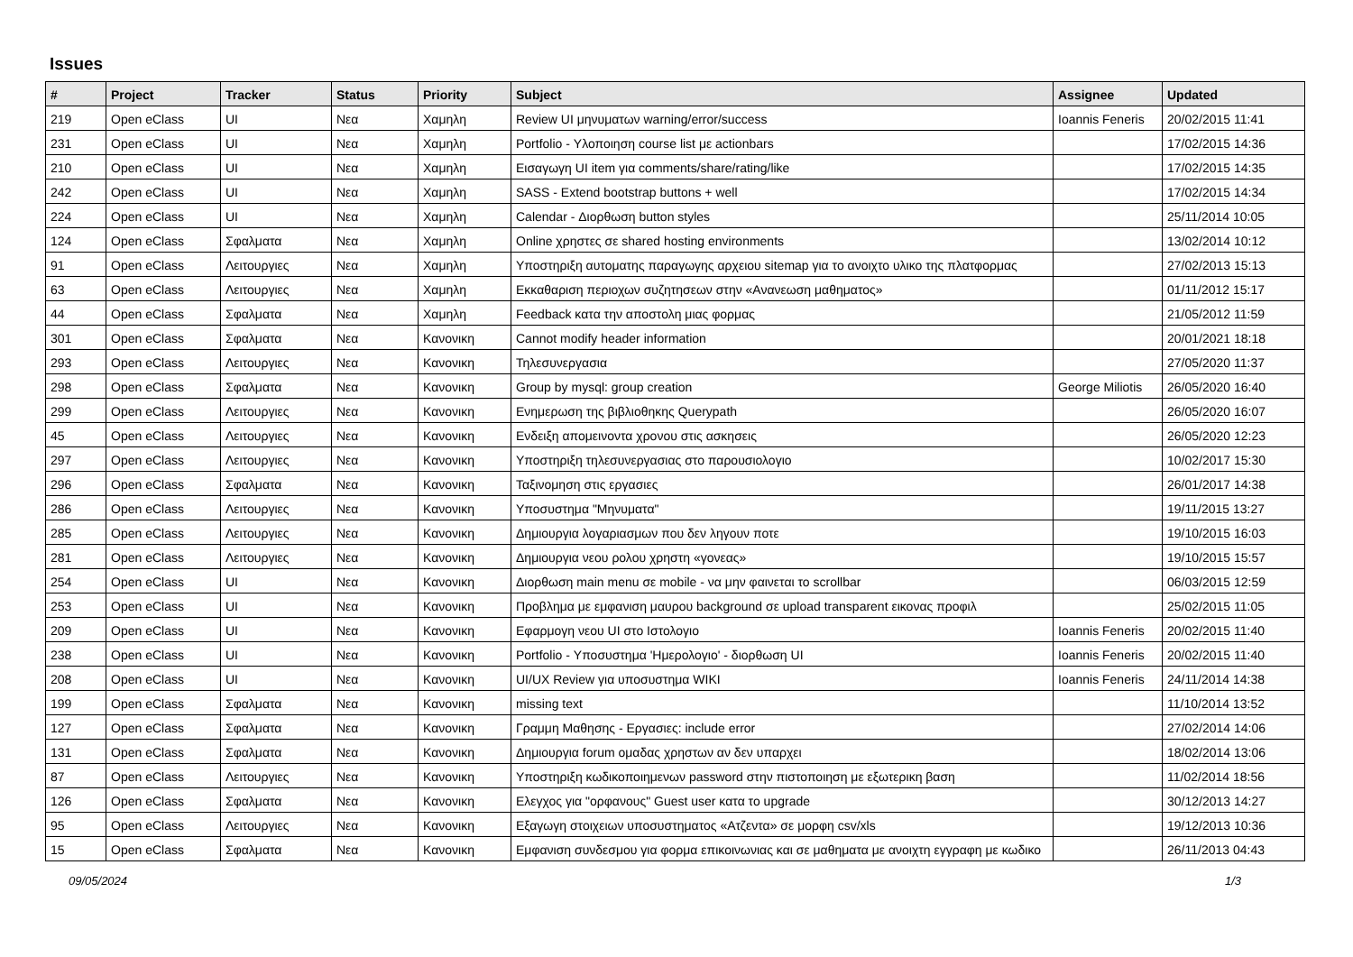Issues
| # | Project | Tracker | Status | Priority | Subject | Assignee | Updated |
| --- | --- | --- | --- | --- | --- | --- | --- |
| 219 | Open eClass | UI | Νεα | Χαμηλη | Review UI μηνυματων warning/error/success | Ioannis Feneris | 20/02/2015 11:41 |
| 231 | Open eClass | UI | Νεα | Χαμηλη | Portfolio - Υλοποιηση course list με actionbars | | 17/02/2015 14:36 |
| 210 | Open eClass | UI | Νεα | Χαμηλη | Εισαγωγη UI item για comments/share/rating/like | | 17/02/2015 14:35 |
| 242 | Open eClass | UI | Νεα | Χαμηλη | SASS - Extend bootstrap buttons + well | | 17/02/2015 14:34 |
| 224 | Open eClass | UI | Νεα | Χαμηλη | Calendar - Διορθωση button styles | | 25/11/2014 10:05 |
| 124 | Open eClass | Σφαλματα | Νεα | Χαμηλη | Online χρηστες σε shared hosting environments | | 13/02/2014 10:12 |
| 91 | Open eClass | Λειτουργιες | Νεα | Χαμηλη | Υποστηριξη αυτοματης παραγωγης αρχειου sitemap για το ανοιχτο υλικο της πλατφορμας | | 27/02/2013 15:13 |
| 63 | Open eClass | Λειτουργιες | Νεα | Χαμηλη | Εκκαθαριση περιοχων συζητησεων στην «Ανανεωση μαθηματος» | | 01/11/2012 15:17 |
| 44 | Open eClass | Σφαλματα | Νεα | Χαμηλη | Feedback κατα την αποστολη μιας φορμας | | 21/05/2012 11:59 |
| 301 | Open eClass | Σφαλματα | Νεα | Κανονικη | Cannot modify header information | | 20/01/2021 18:18 |
| 293 | Open eClass | Λειτουργιες | Νεα | Κανονικη | Τηλεσυνεργασια | | 27/05/2020 11:37 |
| 298 | Open eClass | Σφαλματα | Νεα | Κανονικη | Group by mysql: group creation | George Miliotis | 26/05/2020 16:40 |
| 299 | Open eClass | Λειτουργιες | Νεα | Κανονικη | Ενημερωση της βιβλιοθηκης Querypath | | 26/05/2020 16:07 |
| 45 | Open eClass | Λειτουργιες | Νεα | Κανονικη | Ενδειξη απομεινοντα χρονου στις ασκησεις | | 26/05/2020 12:23 |
| 297 | Open eClass | Λειτουργιες | Νεα | Κανονικη | Υποστηριξη τηλεσυνεργασιας στο παρουσιολογιο | | 10/02/2017 15:30 |
| 296 | Open eClass | Σφαλματα | Νεα | Κανονικη | Ταξινομηση στις εργασιες | | 26/01/2017 14:38 |
| 286 | Open eClass | Λειτουργιες | Νεα | Κανονικη | Υποσυστημα "Μηνυματα" | | 19/11/2015 13:27 |
| 285 | Open eClass | Λειτουργιες | Νεα | Κανονικη | Δημιουργια λογαριασμων που δεν ληγουν ποτε | | 19/10/2015 16:03 |
| 281 | Open eClass | Λειτουργιες | Νεα | Κανονικη | Δημιουργια νεου ρολου χρηστη «γονεας» | | 19/10/2015 15:57 |
| 254 | Open eClass | UI | Νεα | Κανονικη | Διορθωση main menu σε mobile - να μην φαινεται το scrollbar | | 06/03/2015 12:59 |
| 253 | Open eClass | UI | Νεα | Κανονικη | Προβλημα με εμφανιση μαυρου background σε upload transparent εικονας προφιλ | | 25/02/2015 11:05 |
| 209 | Open eClass | UI | Νεα | Κανονικη | Εφαρμογη νεου UI στο Ιστολογιο | Ioannis Feneris | 20/02/2015 11:40 |
| 238 | Open eClass | UI | Νεα | Κανονικη | Portfolio - Υποσυστημα 'Ημερολογιο' - διορθωση UI | Ioannis Feneris | 20/02/2015 11:40 |
| 208 | Open eClass | UI | Νεα | Κανονικη | UI/UX Review για υποσυστημα WIKI | Ioannis Feneris | 24/11/2014 14:38 |
| 199 | Open eClass | Σφαλματα | Νεα | Κανονικη | missing text | | 11/10/2014 13:52 |
| 127 | Open eClass | Σφαλματα | Νεα | Κανονικη | Γραμμη Μαθησης - Εργασιες: include error | | 27/02/2014 14:06 |
| 131 | Open eClass | Σφαλματα | Νεα | Κανονικη | Δημιουργια forum ομαδας χρηστων αν δεν υπαρχει | | 18/02/2014 13:06 |
| 87 | Open eClass | Λειτουργιες | Νεα | Κανονικη | Υποστηριξη κωδικοποιημενων password στην πιστοποιηση με εξωτερικη βαση | | 11/02/2014 18:56 |
| 126 | Open eClass | Σφαλματα | Νεα | Κανονικη | Ελεγχος για "ορφανους" Guest user κατα το upgrade | | 30/12/2013 14:27 |
| 95 | Open eClass | Λειτουργιες | Νεα | Κανονικη | Εξαγωγη στοιχειων υποσυστηματος «Ατζεντα» σε μορφη csv/xls | | 19/12/2013 10:36 |
| 15 | Open eClass | Σφαλματα | Νεα | Κανονικη | Εμφανιση συνδεσμου για φορμα επικοινωνιας και σε μαθηματα με ανοιχτη εγγραφη με κωδικο | | 26/11/2013 04:43 |
09/05/2024 1/3